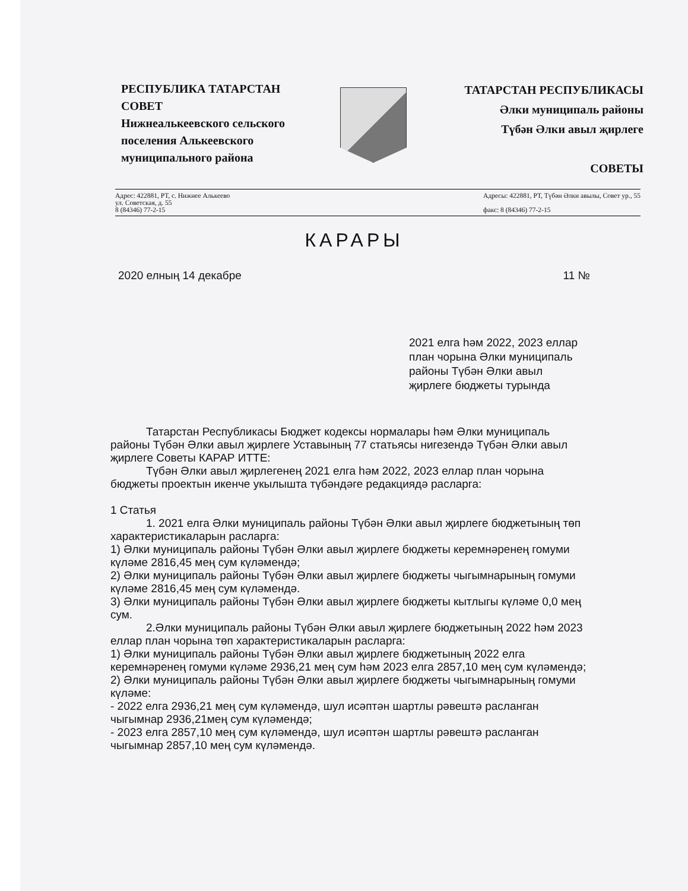РЕСПУБЛИКА ТАТАРСТАН
СОВЕТ
Нижнеалькеевского сельского поселения Алькеевского муниципального района
ТАТАРСТАН РЕСПУБЛИКАСЫ
Әлки муниципаль районы
Түбән Әлки авыл җирлеге
СОВЕТЫ
Адрес: 422881, РТ, с. Нижнее Алькеево
ул. Советская, д. 55
8 (84346) 77-2-15
Адресы: 422881, РТ, Түбән Әлки авылы, Совет ур., 55
факс: 8 (84346) 77-2-15
КАРАРЫ
2020 елның 14 декабре 11 №
2021 елга һәм 2022, 2023 еллар план чорына Әлки муниципаль районы Түбән Әлки авыл җирлеге бюджеты турында
Татарстан Республикасы Бюджет кодексы нормалары һәм Әлки муниципаль районы Түбән Әлки авыл җирлеге Уставының 77 статьясы нигезендә Түбән Әлки авыл җирлеге Советы КАРАР ИТТЕ:
Түбән Әлки авыл җирлегенең 2021 елга һәм 2022, 2023 еллар план чорына бюджеты проектын икенче укылышта түбәндәге редакциядә расларга:
1 Статья
1. 2021 елга Әлки муниципаль районы Түбән Әлки авыл җирлеге бюджетының төп характеристикаларын расларга:
1) Әлки муниципаль районы Түбән Әлки авыл җирлеге бюджеты керемнәренең гомуми күләме 2816,45 мең сум күләмендә;
2) Әлки муниципаль районы Түбән Әлки авыл җирлеге бюджеты чыгымнарының гомуми күләме 2816,45 мең сум күләмендә.
3) Әлки муниципаль районы Түбән Әлки авыл җирлеге бюджеты кытлыгы күләме 0,0 мең сум.
2.Әлки муниципаль районы Түбән Әлки авыл җирлеге бюджетының 2022 һәм 2023 еллар план чорына төп характеристикаларын расларга:
1) Әлки муниципаль районы Түбән Әлки авыл җирлеге бюджетының 2022 елга керемнәренең гомуми күләме 2936,21 мең сум һәм 2023 елга 2857,10 мең сум күләмендә;
2) Әлки муниципаль районы Түбән Әлки авыл җирлеге бюджеты чыгымнарының гомуми күләме:
- 2022 елга 2936,21 мең сум күләмендә, шул исәптән шартлы рәвештә расланган чыгымнар 2936,21мең сум күләмендә;
- 2023 елга 2857,10 мең сум күләмендә, шул исәптән шартлы рәвештә расланган чыгымнар 2857,10 мең сум күләмендә.